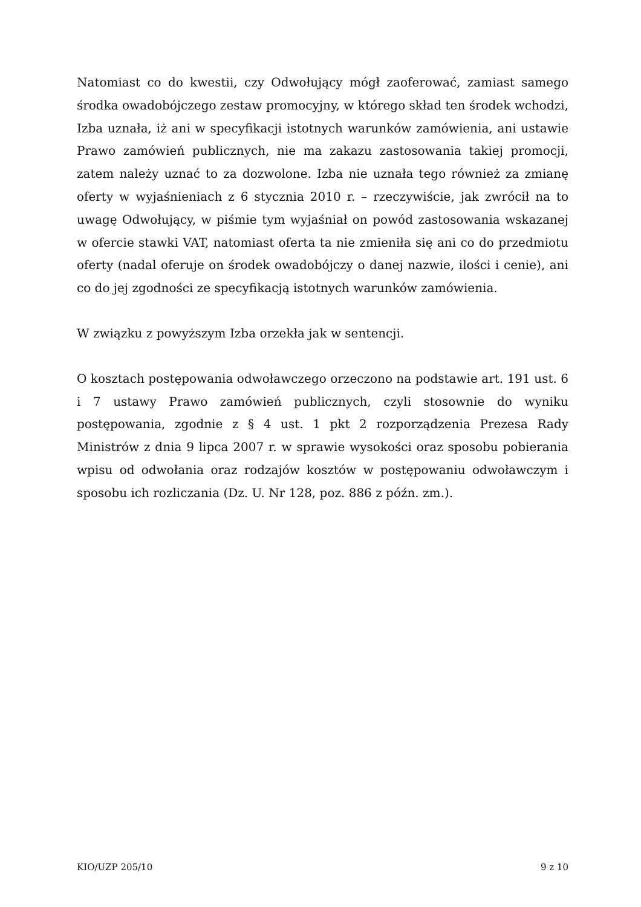Natomiast co do kwestii, czy Odwołujący mógł zaoferować, zamiast samego środka owadobójczego zestaw promocyjny, w którego skład ten środek wchodzi, Izba uznała, iż ani w specyfikacji istotnych warunków zamówienia, ani ustawie Prawo zamówień publicznych, nie ma zakazu zastosowania takiej promocji, zatem należy uznać to za dozwolone. Izba nie uznała tego również za zmianę oferty w wyjaśnieniach z 6 stycznia 2010 r. – rzeczywiście, jak zwrócił na to uwagę Odwołujący, w piśmie tym wyjaśniał on powód zastosowania wskazanej w ofercie stawki VAT, natomiast oferta ta nie zmieniła się ani co do przedmiotu oferty (nadal oferuje on środek owadobójczy o danej nazwie, ilości i cenie), ani co do jej zgodności ze specyfikacją istotnych warunków zamówienia.
W związku z powyższym Izba orzekła jak w sentencji.
O kosztach postępowania odwoławczego orzeczono na podstawie art. 191 ust. 6 i 7 ustawy Prawo zamówień publicznych, czyli stosownie do wyniku postępowania, zgodnie z § 4 ust. 1 pkt 2 rozporządzenia Prezesa Rady Ministrów z dnia 9 lipca 2007 r. w sprawie wysokości oraz sposobu pobierania wpisu od odwołania oraz rodzajów kosztów w postępowaniu odwoławczym i sposobu ich rozliczania (Dz. U. Nr 128, poz. 886 z późn. zm.).
KIO/UZP 205/10 9 z 10